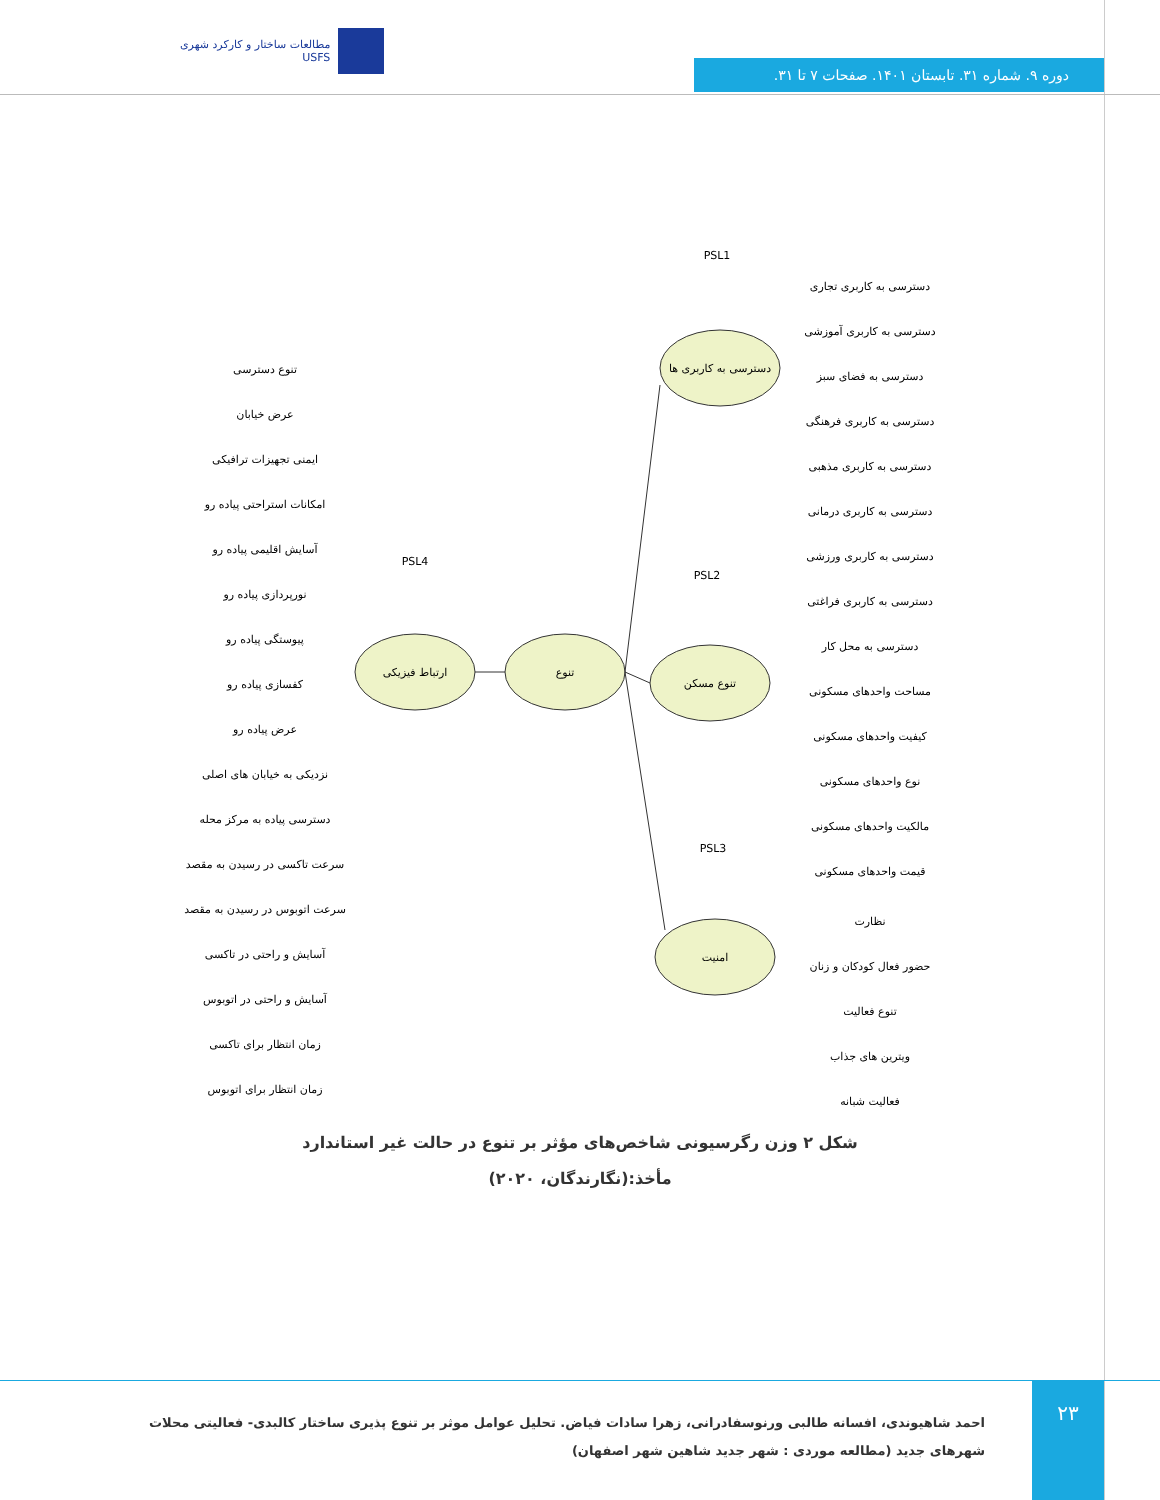مطالعات ساختار و کارکرد شهری
USFS
دوره ۹. شماره ۳۱. تابستان ۱۴۰۱. صفحات ۷ تا ۳۱.
ارتباط فیزیکی
تنوع
دسترسی به کاربری ها
تنوع مسکن
امنیت
PSL4
PSL1
PSL2
PSL3
تنوع دسترسی
عرض خیابان
ایمنی تجهیزات ترافیکی
امکانات استراحتی پیاده رو
آسایش اقلیمی پیاده رو
نورپردازی پیاده رو
پیوستگی پیاده رو
کفسازی پیاده رو
عرض پیاده رو
نزدیکی به خیابان های اصلی
دسترسی پیاده به مرکز محله
سرعت تاکسی در رسیدن به مقصد
سرعت اتوبوس در رسیدن به مقصد
آسایش و راحتی در تاکسی
آسایش و راحتی در اتوبوس
زمان انتظار برای تاکسی
زمان انتظار برای اتوبوس
دسترسی به کاربری تجاری
دسترسی به کاربری آموزشی
دسترسی به فضای سبز
دسترسی به کاربری فرهنگی
دسترسی به کاربری مذهبی
دسترسی به کاربری درمانی
دسترسی به کاربری ورزشی
دسترسی به کاربری فراغتی
دسترسی به محل کار
مساحت واحدهای مسکونی
کیفیت واحدهای مسکونی
نوع واحدهای مسکونی
مالکیت واحدهای مسکونی
قیمت واحدهای مسکونی
نظارت
حضور فعال کودکان و زنان
تنوع فعالیت
ویترین های جذاب
فعالیت شبانه
شکل ۲ وزن رگرسیونی شاخص‌های مؤثر بر تنوع در حالت غیر استاندارد
مأخذ:(نگارندگان، ۲۰۲۰)
۲۳
احمد شاهیوندی، افسانه طالبی ورنوسفادرانی، زهرا سادات فیاض. تحلیل عوامل موثر بر تنوع پذیری ساختار کالبدی- فعالیتی محلات شهرهای جدید (مطالعه موردی : شهر جدید شاهین شهر اصفهان)